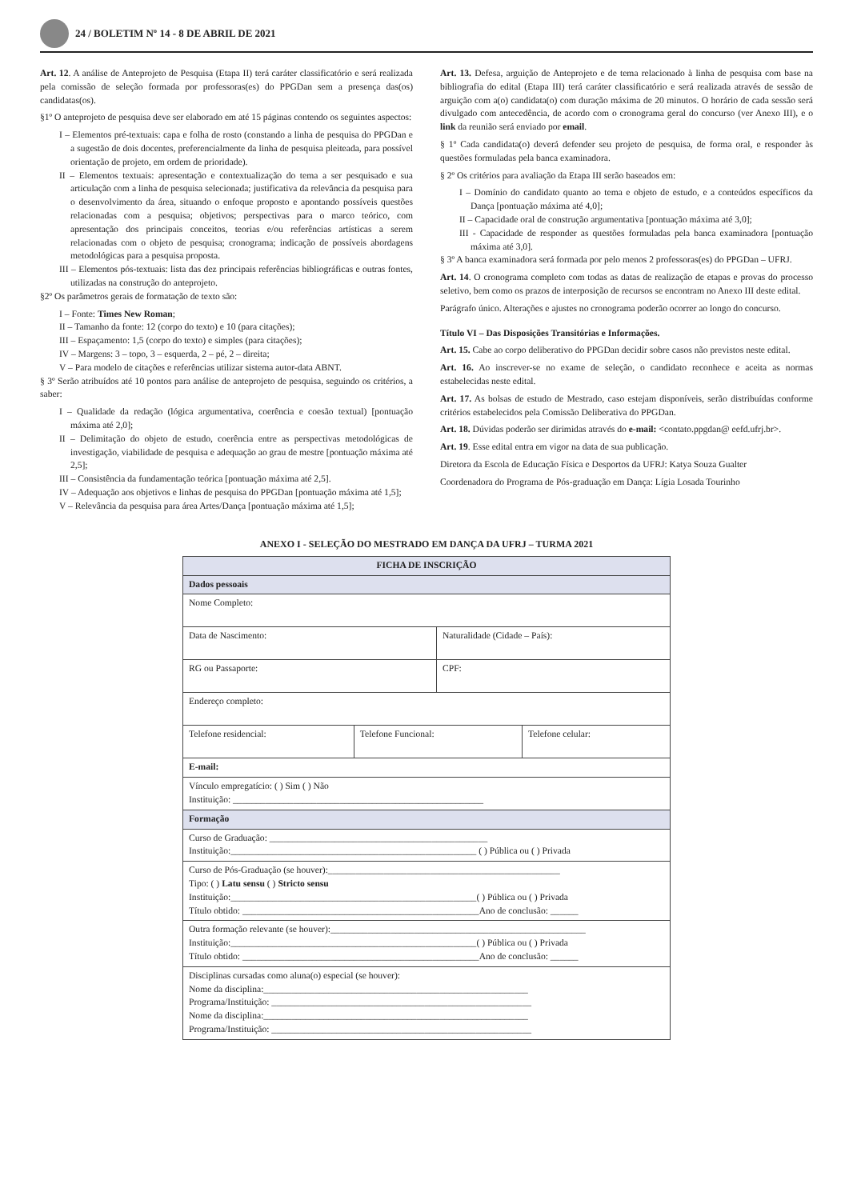24 / BOLETIM Nº 14 - 8 DE ABRIL DE 2021
Art. 12. A análise de Anteprojeto de Pesquisa (Etapa II) terá caráter classificatório e será realizada pela comissão de seleção formada por professoras(es) do PPGDan sem a presença das(os) candidatas(os).
§1º O anteprojeto de pesquisa deve ser elaborado em até 15 páginas contendo os seguintes aspectos:
I – Elementos pré-textuais: capa e folha de rosto (constando a linha de pesquisa do PPGDan e a sugestão de dois docentes, preferencialmente da linha de pesquisa pleiteada, para possível orientação de projeto, em ordem de prioridade).
II – Elementos textuais: apresentação e contextualização do tema a ser pesquisado e sua articulação com a linha de pesquisa selecionada; justificativa da relevância da pesquisa para o desenvolvimento da área, situando o enfoque proposto e apontando possíveis questões relacionadas com a pesquisa; objetivos; perspectivas para o marco teórico, com apresentação dos principais conceitos, teorias e/ou referências artísticas a serem relacionadas com o objeto de pesquisa; cronograma; indicação de possíveis abordagens metodológicas para a pesquisa proposta.
III – Elementos pós-textuais: lista das dez principais referências bibliográficas e outras fontes, utilizadas na construção do anteprojeto.
§2º Os parâmetros gerais de formatação de texto são:
I – Fonte: Times New Roman;
II – Tamanho da fonte: 12 (corpo do texto) e 10 (para citações);
III – Espaçamento: 1,5 (corpo do texto) e simples (para citações);
IV – Margens: 3 – topo, 3 – esquerda, 2 – pé, 2 – direita;
V – Para modelo de citações e referências utilizar sistema autor-data ABNT.
§ 3º Serão atribuídos até 10 pontos para análise de anteprojeto de pesquisa, seguindo os critérios, a saber:
I – Qualidade da redação (lógica argumentativa, coerência e coesão textual) [pontuação máxima até 2,0];
II – Delimitação do objeto de estudo, coerência entre as perspectivas metodológicas de investigação, viabilidade de pesquisa e adequação ao grau de mestre [pontuação máxima até 2,5];
III – Consistência da fundamentação teórica [pontuação máxima até 2,5].
IV – Adequação aos objetivos e linhas de pesquisa do PPGDan [pontuação máxima até 1,5];
V – Relevância da pesquisa para área Artes/Dança [pontuação máxima até 1,5];
Art. 13. Defesa, arguição de Anteprojeto e de tema relacionado à linha de pesquisa com base na bibliografia do edital (Etapa III) terá caráter classificatório e será realizada através de sessão de arguição com a(o) candidata(o) com duração máxima de 20 minutos. O horário de cada sessão será divulgado com antecedência, de acordo com o cronograma geral do concurso (ver Anexo III), e o link da reunião será enviado por email.
§ 1º Cada candidata(o) deverá defender seu projeto de pesquisa, de forma oral, e responder às questões formuladas pela banca examinadora.
§ 2º Os critérios para avaliação da Etapa III serão baseados em:
I – Domínio do candidato quanto ao tema e objeto de estudo, e a conteúdos específicos da Dança [pontuação máxima até 4,0];
II – Capacidade oral de construção argumentativa [pontuação máxima até 3,0];
III - Capacidade de responder as questões formuladas pela banca examinadora [pontuação máxima até 3,0].
§ 3º A banca examinadora será formada por pelo menos 2 professoras(es) do PPGDan – UFRJ.
Art. 14. O cronograma completo com todas as datas de realização de etapas e provas do processo seletivo, bem como os prazos de interposição de recursos se encontram no Anexo III deste edital.
Parágrafo único. Alterações e ajustes no cronograma poderão ocorrer ao longo do concurso.
Título VI – Das Disposições Transitórias e Informações.
Art. 15. Cabe ao corpo deliberativo do PPGDan decidir sobre casos não previstos neste edital.
Art. 16. Ao inscrever-se no exame de seleção, o candidato reconhece e aceita as normas estabelecidas neste edital.
Art. 17. As bolsas de estudo de Mestrado, caso estejam disponíveis, serão distribuídas conforme critérios estabelecidos pela Comissão Deliberativa do PPGDan.
Art. 18. Dúvidas poderão ser dirimidas através do e-mail: <contato.ppgdan@ eefd.ufrj.br>.
Art. 19. Esse edital entra em vigor na data de sua publicação.
Diretora da Escola de Educação Física e Desportos da UFRJ: Katya Souza Gualter
Coordenadora do Programa de Pós-graduação em Dança: Lígia Losada Tourinho
ANEXO I - SELEÇÃO DO MESTRADO EM DANÇA DA UFRJ – TURMA 2021
| FICHA DE INSCRIÇÃO | | | |
| --- | --- | --- | --- |
| Dados pessoais | | | |
| Nome Completo: | | | |
| Data de Nascimento: | | Naturalidade (Cidade – País): | |
| RG ou Passaporte: | | CPF: | |
| Endereço completo: | | | |
| Telefone residencial: | Telefone Funcional: | | Telefone celular: |
| E-mail: | | | |
| Vínculo empregatício: ( ) Sim ( ) Não Instituição: ______________________________________________________ | | | |
| Formação | | | |
| Curso de Graduação: _______________________________________________ Instituição:_____________________________________________________ ( ) Pública ou ( ) Privada | | | |
| Curso de Pós-Graduação (se houver):__________________________________________________ Tipo: ( ) Latu sensu ( ) Stricto sensu Instituição:_____________________________________________________( ) Pública ou ( ) Privada Título obtido: ___________________________________________________Ano de conclusão: ______ | | | |
| Outra formação relevante (se houver):_______________________________________________________ Instituição:_____________________________________________________( ) Pública ou ( ) Privada Título obtido: ___________________________________________________Ano de conclusão: ______ | | | |
| Disciplinas cursadas como aluna(o) especial (se houver): Nome da disciplina:_________________________________________________________ Programa/Instituição: ________________________________________________________ Nome da disciplina:_________________________________________________________ Programa/Instituição: ________________________________________________________ | | | |